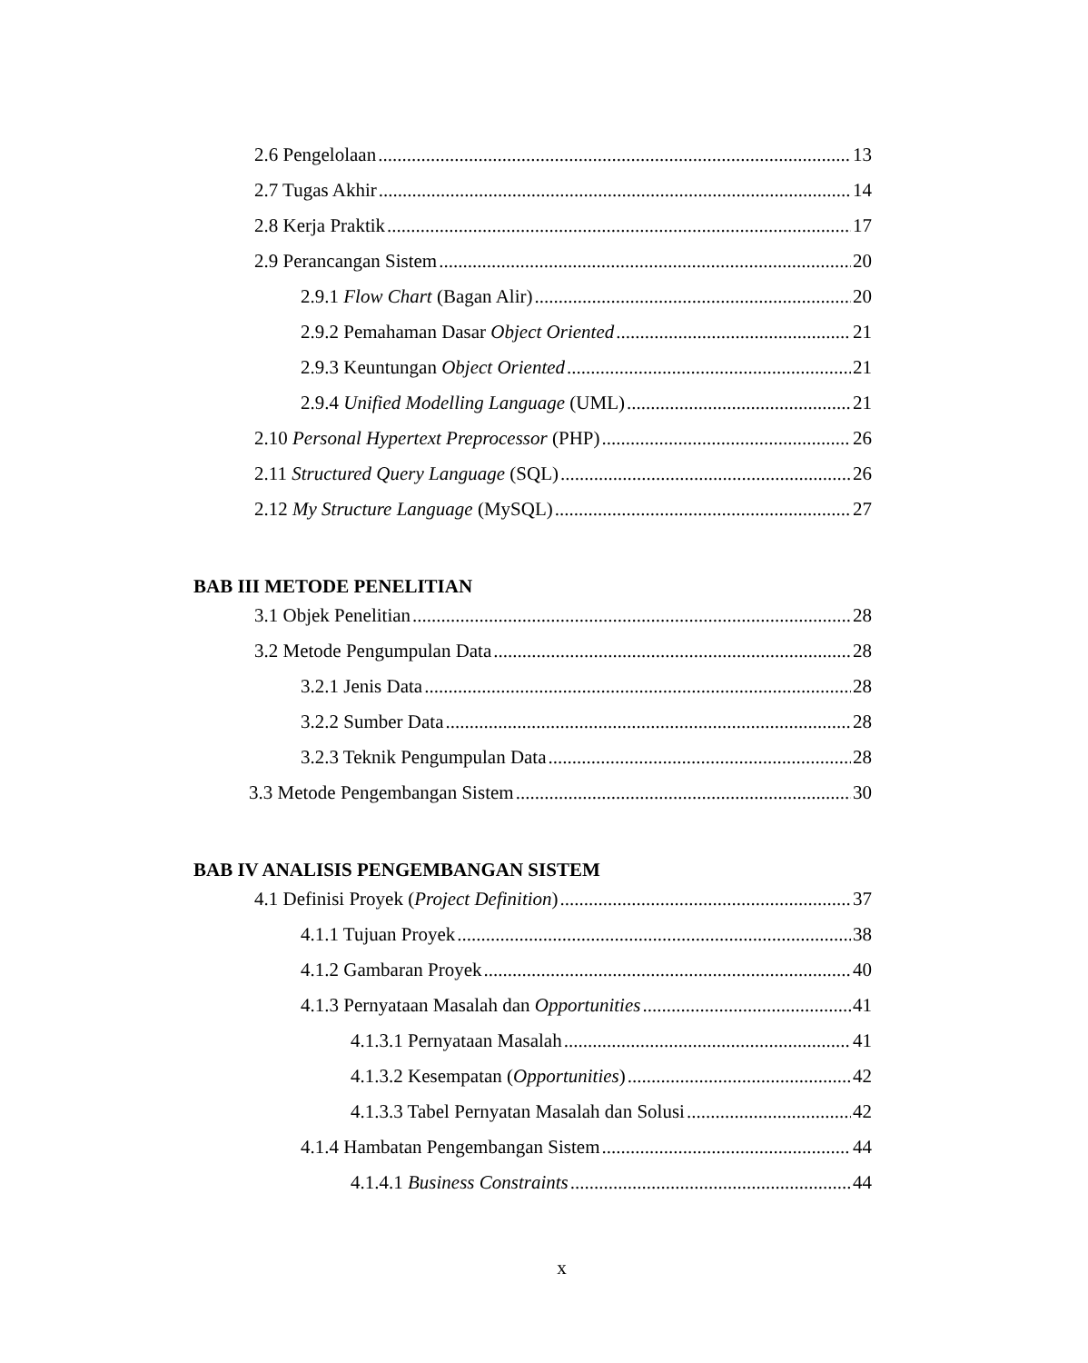2.6 Pengelolaan 13
2.7 Tugas Akhir 14
2.8 Kerja Praktik 17
2.9 Perancangan Sistem 20
2.9.1 Flow Chart (Bagan Alir) 20
2.9.2 Pemahaman Dasar Object Oriented 21
2.9.3 Keuntungan Object Oriented 21
2.9.4 Unified Modelling Language (UML) 21
2.10 Personal Hypertext Preprocessor (PHP) 26
2.11 Structured Query Language (SQL) 26
2.12 My Structure Language (MySQL) 27
BAB III METODE PENELITIAN
3.1 Objek Penelitian 28
3.2 Metode Pengumpulan Data 28
3.2.1 Jenis Data 28
3.2.2 Sumber Data 28
3.2.3 Teknik Pengumpulan Data 28
3.3 Metode Pengembangan Sistem 30
BAB IV ANALISIS PENGEMBANGAN SISTEM
4.1 Definisi Proyek (Project Definition) 37
4.1.1 Tujuan Proyek 38
4.1.2 Gambaran Proyek 40
4.1.3 Pernyataan Masalah dan Opportunities 41
4.1.3.1 Pernyataan Masalah 41
4.1.3.2 Kesempatan (Opportunities) 42
4.1.3.3 Tabel Pernyatan Masalah dan Solusi 42
4.1.4 Hambatan Pengembangan Sistem 44
4.1.4.1 Business Constraints 44
x